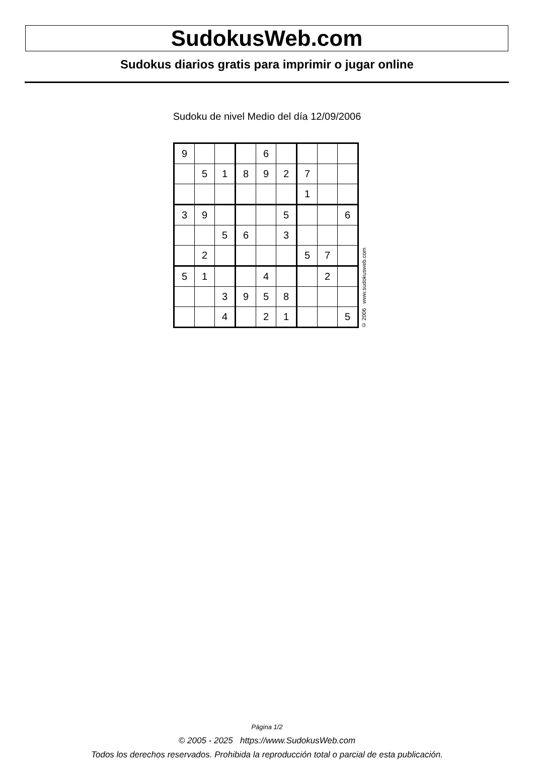SudokusWeb.com
Sudokus diarios gratis para imprimir o jugar online
Sudoku de nivel Medio del día 12/09/2006
| 9 | | | | 6 | | | | |
| | 5 | 1 | 8 | 9 | 2 | 7 | | |
| | | | | | | 1 | | |
| 3 | 9 | | | | 5 | | | 6 |
| | | 5 | 6 | | 3 | | | |
| | 2 | | | | | 5 | 7 | |
| 5 | 1 | | | 4 | | | 2 | |
| | | 3 | 9 | 5 | 8 | | | |
| | | 4 | | 2 | 1 | | | 5 |
© 2006 www.sudokusweb.com
Página 1/2
© 2005 - 2025 https://www.SudokusWeb.com
Todos los derechos reservados. Prohibida la reproducción total o parcial de esta publicación.